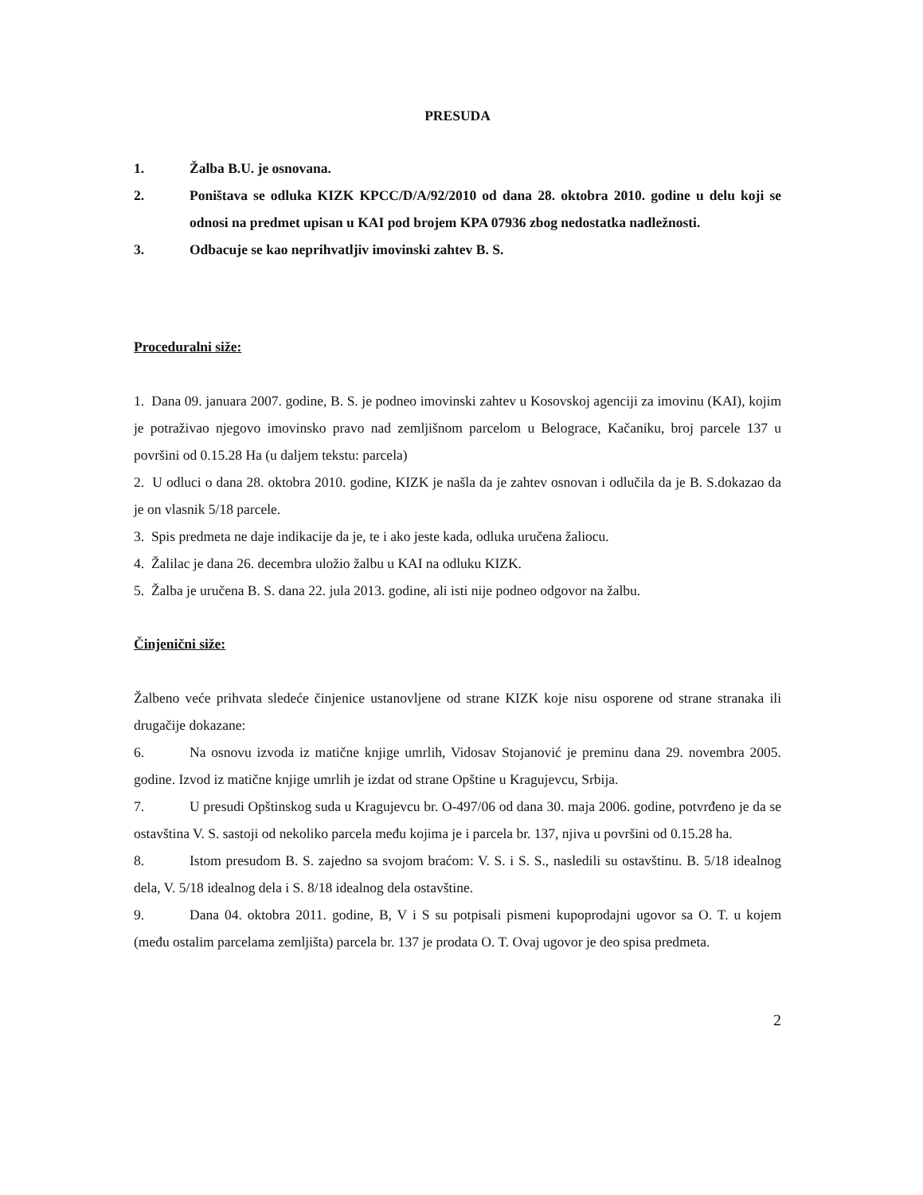PRESUDA
1.
Žalba B.U. je osnovana.
2.
Poništava se odluka KIZK KPCC/D/A/92/2010 od dana 28. oktobra 2010. godine u delu koji se odnosi na predmet upisan u KAI pod brojem KPA 07936 zbog nedostatka nadležnosti.
3.
Odbacuje se kao neprihvatljiv imovinski zahtev B. S.
Proceduralni siže:
1. Dana 09. januara 2007. godine, B. S. je podneo imovinski zahtev u Kosovskoj agenciji za imovinu (KAI), kojim je potraživao njegovo imovinsko pravo nad zemljišnom parcelom u Belograce, Kačaniku, broj parcele 137 u površini od 0.15.28 Ha (u daljem tekstu: parcela)
2. U odluci o dana 28. oktobra 2010. godine, KIZK je našla da je zahtev osnovan i odlučila da je B. S.dokazao da je on vlasnik 5/18 parcele.
3. Spis predmeta ne daje indikacije da je, te i ako jeste kada, odluka uručena žaliocu.
4. Žalilac je dana 26. decembra uložio žalbu u KAI na odluku KIZK.
5. Žalba je uručena B. S. dana 22. jula 2013. godine, ali isti nije podneo odgovor na žalbu.
Činjenični siže:
Žalbeno veće prihvata sledeće činjenice ustanovljene od strane KIZK koje nisu osporene od strane stranaka ili drugačije dokazane:
6. Na osnovu izvoda iz matične knjige umrlih, Vidosav Stojanović je preminu dana 29. novembra 2005. godine. Izvod iz matične knjige umrlih je izdat od strane Opštine u Kragujevcu, Srbija.
7. U presudi Opštinskog suda u Kragujevcu br. O-497/06 od dana 30. maja 2006. godine, potvrđeno je da se ostavština V. S. sastoji od nekoliko parcela među kojima je i parcela br. 137, njiva u površini od 0.15.28 ha.
8. Istom presudom B. S. zajedno sa svojom braćom: V. S. i S. S., nasledili su ostavštinu. B. 5/18 idealnog dela, V. 5/18 idealnog dela i S. 8/18 idealnog dela ostavštine.
9. Dana 04. oktobra 2011. godine, B, V i S su potpisali pismeni kupoprodajni ugovor sa O. T. u kojem (među ostalim parcelama zemljišta) parcela br. 137 je prodata O. T. Ovaj ugovor je deo spisa predmeta.
2